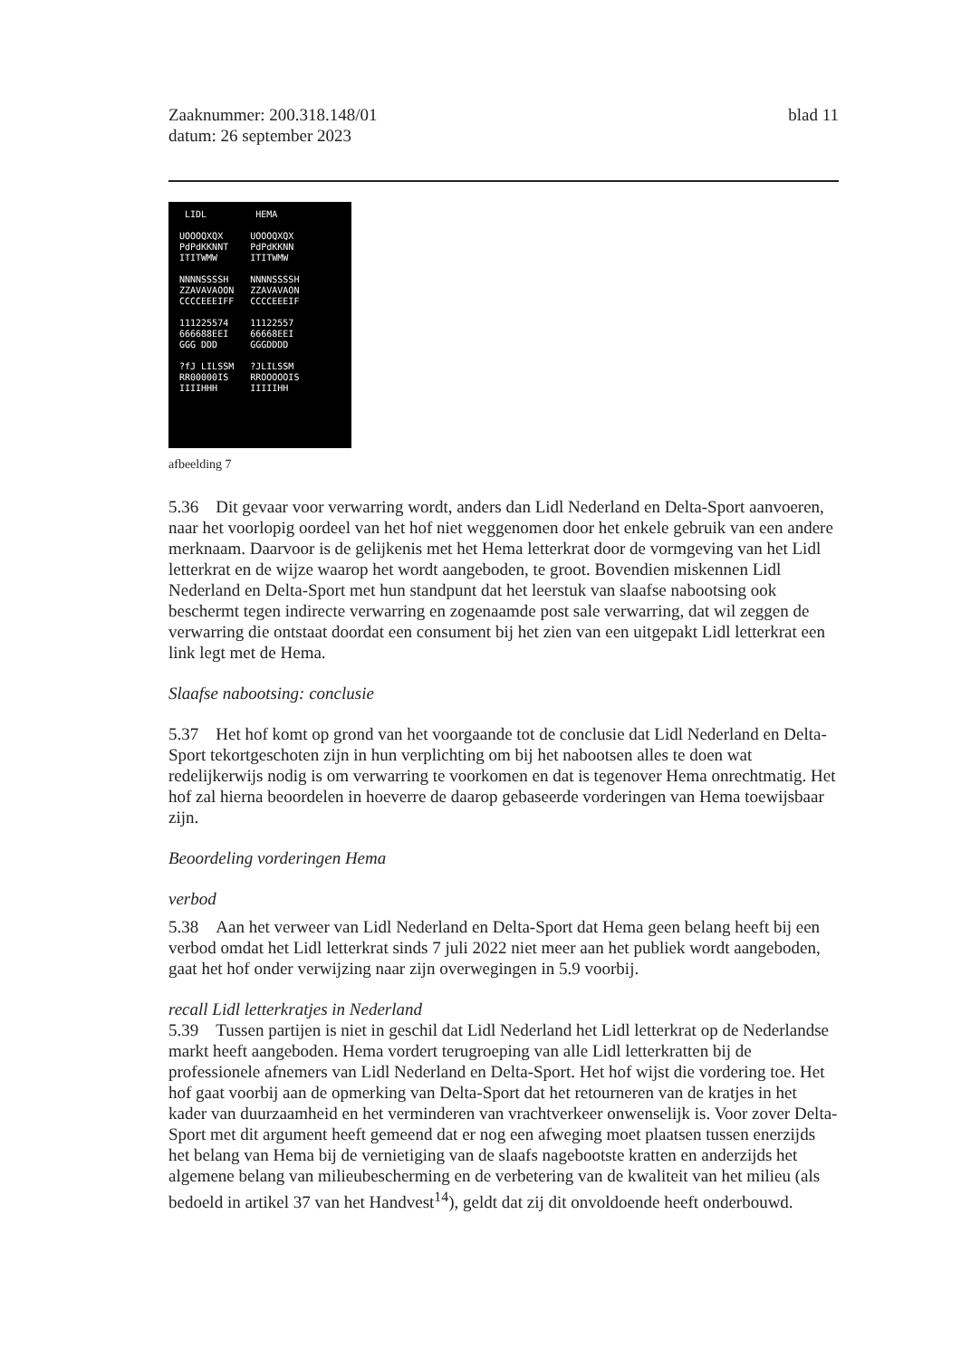Zaaknummer: 200.318.148/01
datum: 26 september 2023
blad 11
LIDL
UOOOQXQX
PdPdKKNNT
ITITWMW
NNNNSSSSH
ZZAVAVAOON
CCCCEEEIFF
111225574
666688EEI
GGG DDD
?fJ LILSSM
RR00000IS
IIIIHHH
HEMA
UOOOQXQX
PdPdKKNN
ITITWMW
NNNNSSSSH
ZZAVAVAON
CCCCEEEIF
11122557
66668EEI
GGGDDDD
?JLILSSM
RROOOOOIS
IIIIIHH
afbeelding 7
5.36 Dit gevaar voor verwarring wordt, anders dan Lidl Nederland en Delta-Sport aanvoeren, naar het voorlopig oordeel van het hof niet weggenomen door het enkele gebruik van een andere merknaam. Daarvoor is de gelijkenis met het Hema letterkrat door de vormgeving van het Lidl letterkrat en de wijze waarop het wordt aangeboden, te groot. Bovendien miskennen Lidl Nederland en Delta-Sport met hun standpunt dat het leerstuk van slaafse nabootsing ook beschermt tegen indirecte verwarring en zogenaamde post sale verwarring, dat wil zeggen de verwarring die ontstaat doordat een consument bij het zien van een uitgepakt Lidl letterkrat een link legt met de Hema.
Slaafse nabootsing: conclusie
5.37 Het hof komt op grond van het voorgaande tot de conclusie dat Lidl Nederland en Delta-Sport tekortgeschoten zijn in hun verplichting om bij het nabootsen alles te doen wat redelijkerwijs nodig is om verwarring te voorkomen en dat is tegenover Hema onrechtmatig. Het hof zal hierna beoordelen in hoeverre de daarop gebaseerde vorderingen van Hema toewijsbaar zijn.
Beoordeling vorderingen Hema
verbod
5.38 Aan het verweer van Lidl Nederland en Delta-Sport dat Hema geen belang heeft bij een verbod omdat het Lidl letterkrat sinds 7 juli 2022 niet meer aan het publiek wordt aangeboden, gaat het hof onder verwijzing naar zijn overwegingen in 5.9 voorbij.
recall Lidl letterkratjes in Nederland
5.39 Tussen partijen is niet in geschil dat Lidl Nederland het Lidl letterkrat op de Nederlandse markt heeft aangeboden. Hema vordert terugroeping van alle Lidl letterkratten bij de professionele afnemers van Lidl Nederland en Delta-Sport. Het hof wijst die vordering toe. Het hof gaat voorbij aan de opmerking van Delta-Sport dat het retourneren van de kratjes in het kader van duurzaamheid en het verminderen van vrachtverkeer onwenselijk is. Voor zover Delta-Sport met dit argument heeft gemeend dat er nog een afweging moet plaatsen tussen enerzijds het belang van Hema bij de vernietiging van de slaafs nagebootste kratten en anderzijds het algemene belang van milieubescherming en de verbetering van de kwaliteit van het milieu (als bedoeld in artikel 37 van het Handvest<sup>14</sup>), geldt dat zij dit onvoldoende heeft onderbouwd.